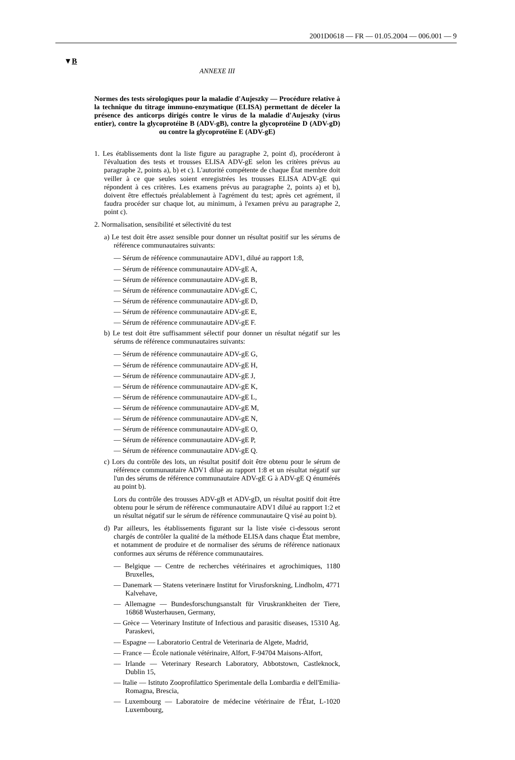2001D0618 — FR — 01.05.2004 — 006.001 — 9
▼B
ANNEXE III
Normes des tests sérologiques pour la maladie d'Aujeszky — Procédure relative à la technique du titrage immuno-enzymatique (ELISA) permettant de déceler la présence des anticorps dirigés contre le virus de la maladie d'Aujeszky (virus entier), contre la glycoprotéine B (ADV-gB), contre la glycoprotéine D (ADV-gD) ou contre la glycoprotéine E (ADV-gE)
1. Les établissements dont la liste figure au paragraphe 2, point d), procéderont à l'évaluation des tests et trousses ELISA ADV-gE selon les critères prévus au paragraphe 2, points a), b) et c). L'autorité compétente de chaque État membre doit veiller à ce que seules soient enregistrées les trousses ELISA ADV-gE qui répondent à ces critères. Les examens prévus au paragraphe 2, points a) et b), doivent être effectués préalablement à l'agrément du test; après cet agrément, il faudra procéder sur chaque lot, au minimum, à l'examen prévu au paragraphe 2, point c).
2. Normalisation, sensibilité et sélectivité du test
a) Le test doit être assez sensible pour donner un résultat positif sur les sérums de référence communautaires suivants:
— Sérum de référence communautaire ADV1, dilué au rapport 1:8,
— Sérum de référence communautaire ADV-gE A,
— Sérum de référence communautaire ADV-gE B,
— Sérum de référence communautaire ADV-gE C,
— Sérum de référence communautaire ADV-gE D,
— Sérum de référence communautaire ADV-gE E,
— Sérum de référence communautaire ADV-gE F.
b) Le test doit être suffisamment sélectif pour donner un résultat négatif sur les sérums de référence communautaires suivants:
— Sérum de référence communautaire ADV-gE G,
— Sérum de référence communautaire ADV-gE H,
— Sérum de référence communautaire ADV-gE J,
— Sérum de référence communautaire ADV-gE K,
— Sérum de référence communautaire ADV-gE L,
— Sérum de référence communautaire ADV-gE M,
— Sérum de référence communautaire ADV-gE N,
— Sérum de référence communautaire ADV-gE O,
— Sérum de référence communautaire ADV-gE P,
— Sérum de référence communautaire ADV-gE Q.
c) Lors du contrôle des lots, un résultat positif doit être obtenu pour le sérum de référence communautaire ADV1 dilué au rapport 1:8 et un résultat négatif sur l'un des sérums de référence communautaire ADV-gE G à ADV-gE Q énumérés au point b).
Lors du contrôle des trousses ADV-gB et ADV-gD, un résultat positif doit être obtenu pour le sérum de référence communautaire ADV1 dilué au rapport 1:2 et un résultat négatif sur le sérum de référence communautaire Q visé au point b).
d) Par ailleurs, les établissements figurant sur la liste visée ci-dessous seront chargés de contrôler la qualité de la méthode ELISA dans chaque État membre, et notamment de produire et de normaliser des sérums de référence nationaux conformes aux sérums de référence communautaires.
— Belgique — Centre de recherches vétérinaires et agrochimiques, 1180 Bruxelles,
— Danemark — Statens veterinære Institut for Virusforskning, Lindholm, 4771 Kalvehave,
— Allemagne — Bundesforschungsanstalt für Viruskrankheiten der Tiere, 16868 Wusterhausen, Germany,
— Grèce — Veterinary Institute of Infectious and parasitic diseases, 15310 Ag. Paraskevi,
— Espagne — Laboratorio Central de Veterinaria de Algete, Madrid,
— France — École nationale vétérinaire, Alfort, F-94704 Maisons-Alfort,
— Irlande — Veterinary Research Laboratory, Abbotstown, Castleknock, Dublin 15,
— Italie — Istituto Zooprofilattico Sperimentale della Lombardia e dell'Emilia-Romagna, Brescia,
— Luxembourg — Laboratoire de médecine vétérinaire de l'État, L-1020 Luxembourg,